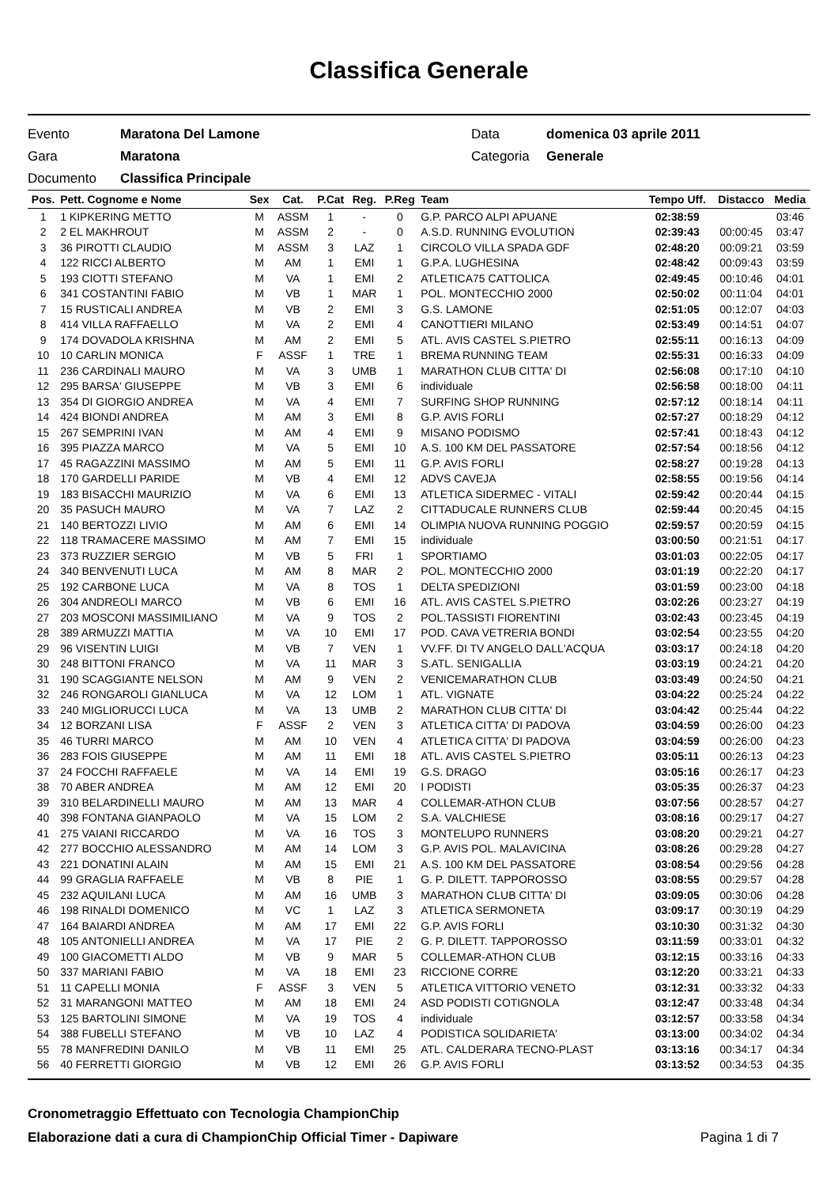Classifica Generale
Evento Maratona Del Lamone Data domenica 03 aprile 2011
Gara Maratona Categoria Generale
Documento Classifica Principale
| Pos. | Pett. Cognome e Nome | Sex | Cat. | P.Cat | Reg. | P.Reg | Team | Tempo Uff. | Distacco | Media |
| --- | --- | --- | --- | --- | --- | --- | --- | --- | --- | --- |
| 1 | 1 KIPKERING METTO | M | ASSM | 1 | - | 0 | G.P. PARCO ALPI APUANE | 02:38:59 | | 03:46 |
| 2 | 2 EL MAKHROUT | M | ASSM | 2 | - | 0 | A.S.D. RUNNING EVOLUTION | 02:39:43 | 00:00:45 | 03:47 |
| 3 | 36 PIROTTI CLAUDIO | M | ASSM | 3 | LAZ | 1 | CIRCOLO VILLA SPADA GDF | 02:48:20 | 00:09:21 | 03:59 |
| 4 | 122 RICCI ALBERTO | M | AM | 1 | EMI | 1 | G.P.A. LUGHESINA | 02:48:42 | 00:09:43 | 03:59 |
| 5 | 193 CIOTTI STEFANO | M | VA | 1 | EMI | 2 | ATLETICA75 CATTOLICA | 02:49:45 | 00:10:46 | 04:01 |
| 6 | 341 COSTANTINI FABIO | M | VB | 1 | MAR | 1 | POL. MONTECCHIO 2000 | 02:50:02 | 00:11:04 | 04:01 |
| 7 | 15 RUSTICALI ANDREA | M | VB | 2 | EMI | 3 | G.S. LAMONE | 02:51:05 | 00:12:07 | 04:03 |
| 8 | 414 VILLA RAFFAELLO | M | VA | 2 | EMI | 4 | CANOTTIERI MILANO | 02:53:49 | 00:14:51 | 04:07 |
| 9 | 174 DOVADOLA KRISHNA | M | AM | 2 | EMI | 5 | ATL. AVIS CASTEL S.PIETRO | 02:55:11 | 00:16:13 | 04:09 |
| 10 | 10 CARLIN MONICA | F | ASSF | 1 | TRE | 1 | BREMA RUNNING TEAM | 02:55:31 | 00:16:33 | 04:09 |
| 11 | 236 CARDINALI MAURO | M | VA | 3 | UMB | 1 | MARATHON CLUB CITTA' DI | 02:56:08 | 00:17:10 | 04:10 |
| 12 | 295 BARSA' GIUSEPPE | M | VB | 3 | EMI | 6 | individuale | 02:56:58 | 00:18:00 | 04:11 |
| 13 | 354 DI GIORGIO ANDREA | M | VA | 4 | EMI | 7 | SURFING SHOP RUNNING | 02:57:12 | 00:18:14 | 04:11 |
| 14 | 424 BIONDI ANDREA | M | AM | 3 | EMI | 8 | G.P. AVIS FORLI | 02:57:27 | 00:18:29 | 04:12 |
| 15 | 267 SEMPRINI IVAN | M | AM | 4 | EMI | 9 | MISANO PODISMO | 02:57:41 | 00:18:43 | 04:12 |
| 16 | 395 PIAZZA MARCO | M | VA | 5 | EMI | 10 | A.S. 100 KM DEL PASSATORE | 02:57:54 | 00:18:56 | 04:12 |
| 17 | 45 RAGAZZINI MASSIMO | M | AM | 5 | EMI | 11 | G.P. AVIS FORLI | 02:58:27 | 00:19:28 | 04:13 |
| 18 | 170 GARDELLI PARIDE | M | VB | 4 | EMI | 12 | ADVS CAVEJA | 02:58:55 | 00:19:56 | 04:14 |
| 19 | 183 BISACCHI MAURIZIO | M | VA | 6 | EMI | 13 | ATLETICA SIDERMEC - VITALI | 02:59:42 | 00:20:44 | 04:15 |
| 20 | 35 PASUCH MAURO | M | VA | 7 | LAZ | 2 | CITTADUCALE RUNNERS CLUB | 02:59:44 | 00:20:45 | 04:15 |
| 21 | 140 BERTOZZI LIVIO | M | AM | 6 | EMI | 14 | OLIMPIA NUOVA RUNNING POGGIO | 02:59:57 | 00:20:59 | 04:15 |
| 22 | 118 TRAMACERE MASSIMO | M | AM | 7 | EMI | 15 | individuale | 03:00:50 | 00:21:51 | 04:17 |
| 23 | 373 RUZZIER SERGIO | M | VB | 5 | FRI | 1 | SPORTIAMO | 03:01:03 | 00:22:05 | 04:17 |
| 24 | 340 BENVENUTI LUCA | M | AM | 8 | MAR | 2 | POL. MONTECCHIO 2000 | 03:01:19 | 00:22:20 | 04:17 |
| 25 | 192 CARBONE LUCA | M | VA | 8 | TOS | 1 | DELTA SPEDIZIONI | 03:01:59 | 00:23:00 | 04:18 |
| 26 | 304 ANDREOLI MARCO | M | VB | 6 | EMI | 16 | ATL. AVIS CASTEL S.PIETRO | 03:02:26 | 00:23:27 | 04:19 |
| 27 | 203 MOSCONI MASSIMILIANO | M | VA | 9 | TOS | 2 | POL.TASSISTI FIORENTINI | 03:02:43 | 00:23:45 | 04:19 |
| 28 | 389 ARMUZZI MATTIA | M | VA | 10 | EMI | 17 | POD. CAVA VETRERIA BONDI | 03:02:54 | 00:23:55 | 04:20 |
| 29 | 96 VISENTIN LUIGI | M | VB | 7 | VEN | 1 | VV.FF. DI TV ANGELO DALL'ACQUA | 03:03:17 | 00:24:18 | 04:20 |
| 30 | 248 BITTONI FRANCO | M | VA | 11 | MAR | 3 | S.ATL. SENIGALLIA | 03:03:19 | 00:24:21 | 04:20 |
| 31 | 190 SCAGGIANTE NELSON | M | AM | 9 | VEN | 2 | VENICEMARATHON CLUB | 03:03:49 | 00:24:50 | 04:21 |
| 32 | 246 RONGAROLI GIANLUCA | M | VA | 12 | LOM | 1 | ATL. VIGNATE | 03:04:22 | 00:25:24 | 04:22 |
| 33 | 240 MIGLIORUCCI LUCA | M | VA | 13 | UMB | 2 | MARATHON CLUB CITTA' DI | 03:04:42 | 00:25:44 | 04:22 |
| 34 | 12 BORZANI LISA | F | ASSF | 2 | VEN | 3 | ATLETICA CITTA' DI PADOVA | 03:04:59 | 00:26:00 | 04:23 |
| 35 | 46 TURRI MARCO | M | AM | 10 | VEN | 4 | ATLETICA CITTA' DI PADOVA | 03:04:59 | 00:26:00 | 04:23 |
| 36 | 283 FOIS GIUSEPPE | M | AM | 11 | EMI | 18 | ATL. AVIS CASTEL S.PIETRO | 03:05:11 | 00:26:13 | 04:23 |
| 37 | 24 FOCCHI RAFFAELE | M | VA | 14 | EMI | 19 | G.S. DRAGO | 03:05:16 | 00:26:17 | 04:23 |
| 38 | 70 ABER ANDREA | M | AM | 12 | EMI | 20 | I PODISTI | 03:05:35 | 00:26:37 | 04:23 |
| 39 | 310 BELARDINELLI MAURO | M | AM | 13 | MAR | 4 | COLLEMAR-ATHON CLUB | 03:07:56 | 00:28:57 | 04:27 |
| 40 | 398 FONTANA GIANPAOLO | M | VA | 15 | LOM | 2 | S.A. VALCHIESE | 03:08:16 | 00:29:17 | 04:27 |
| 41 | 275 VAIANI RICCARDO | M | VA | 16 | TOS | 3 | MONTELUPO RUNNERS | 03:08:20 | 00:29:21 | 04:27 |
| 42 | 277 BOCCHIO ALESSANDRO | M | AM | 14 | LOM | 3 | G.P. AVIS POL. MALAVICINA | 03:08:26 | 00:29:28 | 04:27 |
| 43 | 221 DONATINI ALAIN | M | AM | 15 | EMI | 21 | A.S. 100 KM DEL PASSATORE | 03:08:54 | 00:29:56 | 04:28 |
| 44 | 99 GRAGLIA RAFFAELE | M | VB | 8 | PIE | 1 | G. P. DILETT. TAPPOROSSO | 03:08:55 | 00:29:57 | 04:28 |
| 45 | 232 AQUILANI LUCA | M | AM | 16 | UMB | 3 | MARATHON CLUB CITTA' DI | 03:09:05 | 00:30:06 | 04:28 |
| 46 | 198 RINALDI DOMENICO | M | VC | 1 | LAZ | 3 | ATLETICA SERMONETA | 03:09:17 | 00:30:19 | 04:29 |
| 47 | 164 BAIARDI ANDREA | M | AM | 17 | EMI | 22 | G.P. AVIS FORLI | 03:10:30 | 00:31:32 | 04:30 |
| 48 | 105 ANTONIELLI ANDREA | M | VA | 17 | PIE | 2 | G. P. DILETT. TAPPOROSSO | 03:11:59 | 00:33:01 | 04:32 |
| 49 | 100 GIACOMETTI ALDO | M | VB | 9 | MAR | 5 | COLLEMAR-ATHON CLUB | 03:12:15 | 00:33:16 | 04:33 |
| 50 | 337 MARIANI FABIO | M | VA | 18 | EMI | 23 | RICCIONE CORRE | 03:12:20 | 00:33:21 | 04:33 |
| 51 | 11 CAPELLI MONIA | F | ASSF | 3 | VEN | 5 | ATLETICA VITTORIO VENETO | 03:12:31 | 00:33:32 | 04:33 |
| 52 | 31 MARANGONI MATTEO | M | AM | 18 | EMI | 24 | ASD PODISTI COTIGNOLA | 03:12:47 | 00:33:48 | 04:34 |
| 53 | 125 BARTOLINI SIMONE | M | VA | 19 | TOS | 4 | individuale | 03:12:57 | 00:33:58 | 04:34 |
| 54 | 388 FUBELLI STEFANO | M | VB | 10 | LAZ | 4 | PODISTICA SOLIDARIETA' | 03:13:00 | 00:34:02 | 04:34 |
| 55 | 78 MANFREDINI DANILO | M | VB | 11 | EMI | 25 | ATL. CALDERARA TECNO-PLAST | 03:13:16 | 00:34:17 | 04:34 |
| 56 | 40 FERRETTI GIORGIO | M | VB | 12 | EMI | 26 | G.P. AVIS FORLI | 03:13:52 | 00:34:53 | 04:35 |
Cronometraggio Effettuato con Tecnologia ChampionChip
Elaborazione dati a cura di ChampionChip Official Timer - Dapiware Pagina 1 di 7